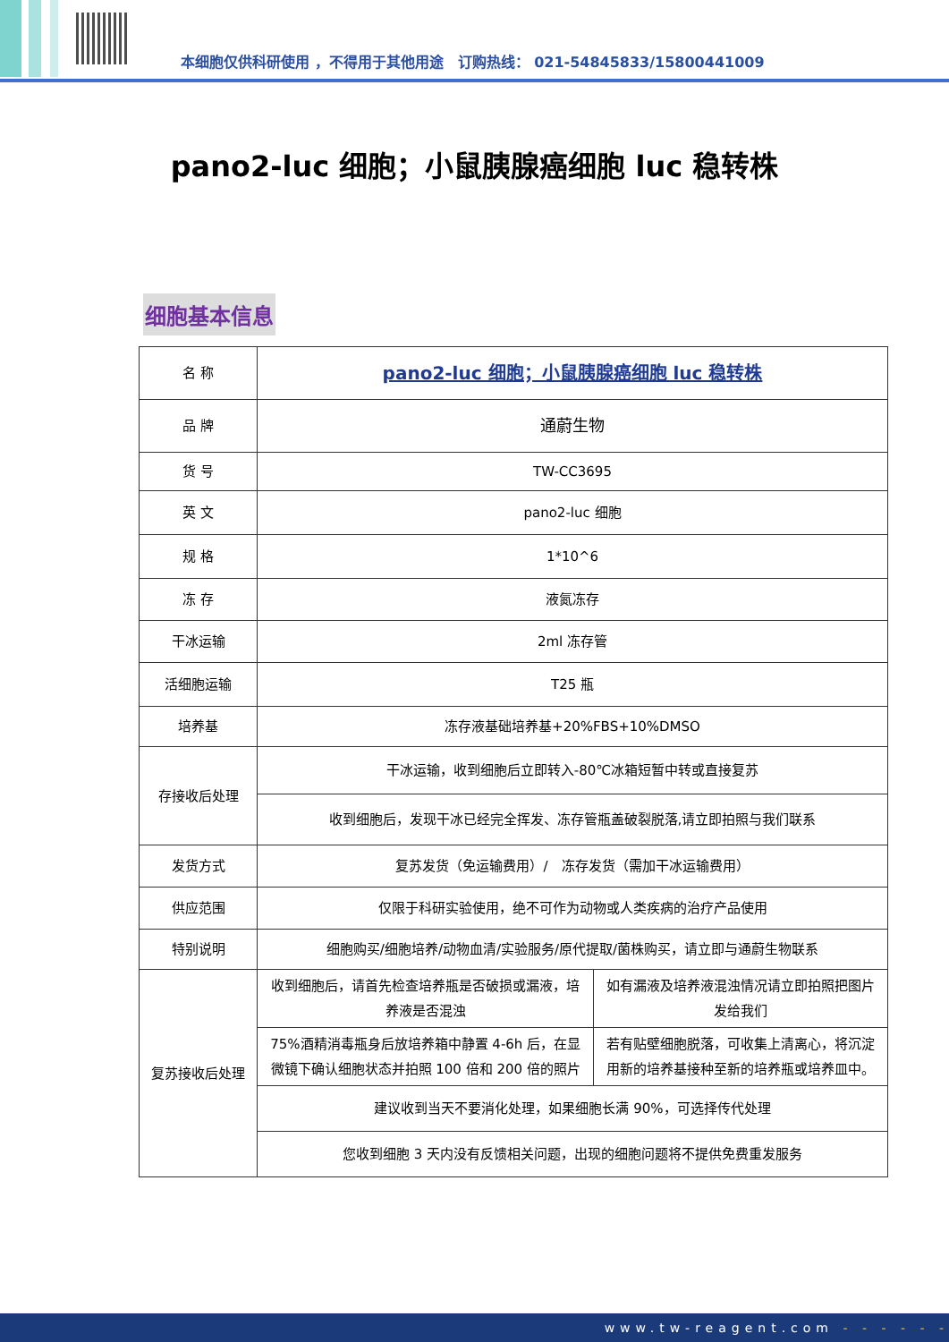本细胞仅供科研使用 ，不得用于其他用途　订购热线： 021-54845833/15800441009
pano2-luc 细胞；小鼠胰腺癌细胞 luc 稳转株
细胞基本信息
| 名 称 | pano2-luc 细胞；小鼠胰腺癌细胞 luc 稳转株 | |
| 品 牌 | 通蔚生物 | |
| 货 号 | TW-CC3695 | |
| 英 文 | pano2-luc 细胞 | |
| 规 格 | 1*10^6 | |
| 冻 存 | 液氮冻存 | |
| 干冰运输 | 2ml 冻存管 | |
| 活细胞运输 | T25 瓶 | |
| 培养基 | 冻存液基础培养基+20%FBS+10%DMSO | |
| 存接收后处理 | 干冰运输，收到细胞后立即转入-80℃冰箱短暂中转或直接复苏 | |
| | 收到细胞后，发现干冰已经完全挥发、冻存管瓶盖破裂脱落,请立即拍照与我们联系 | |
| 发货方式 | 复苏发货（免运输费用）/ 冻存发货（需加干冰运输费用） | |
| 供应范围 | 仅限于科研实验使用，绝不可作为动物或人类疾病的治疗产品使用 | |
| 特别说明 | 细胞购买/细胞培养/动物血清/实验服务/原代提取/菌株购买，请立即与通蔚生物联系 | |
| 复苏接收后处理 | 收到细胞后，请首先检查培养瓶是否破损或漏液，培养液是否混浊 | 如有漏液及培养液混浊情况请立即拍照把图片发给我们 |
| | 75%酒精消毒瓶身后放培养箱中静置 4-6h 后，在显微镜下确认细胞状态并拍照 100 倍和 200 倍的照片 | 若有贴壁细胞脱落，可收集上清离心，将沉淀用新的培养基接种至新的培养瓶或培养皿中。 |
| | 建议收到当天不要消化处理，如果细胞长满 90%，可选择传代处理 | |
| | 您收到细胞 3 天内没有反馈相关问题，出现的细胞问题将不提供免费重发服务 | |
www.tw-reagent.com - - - - - -